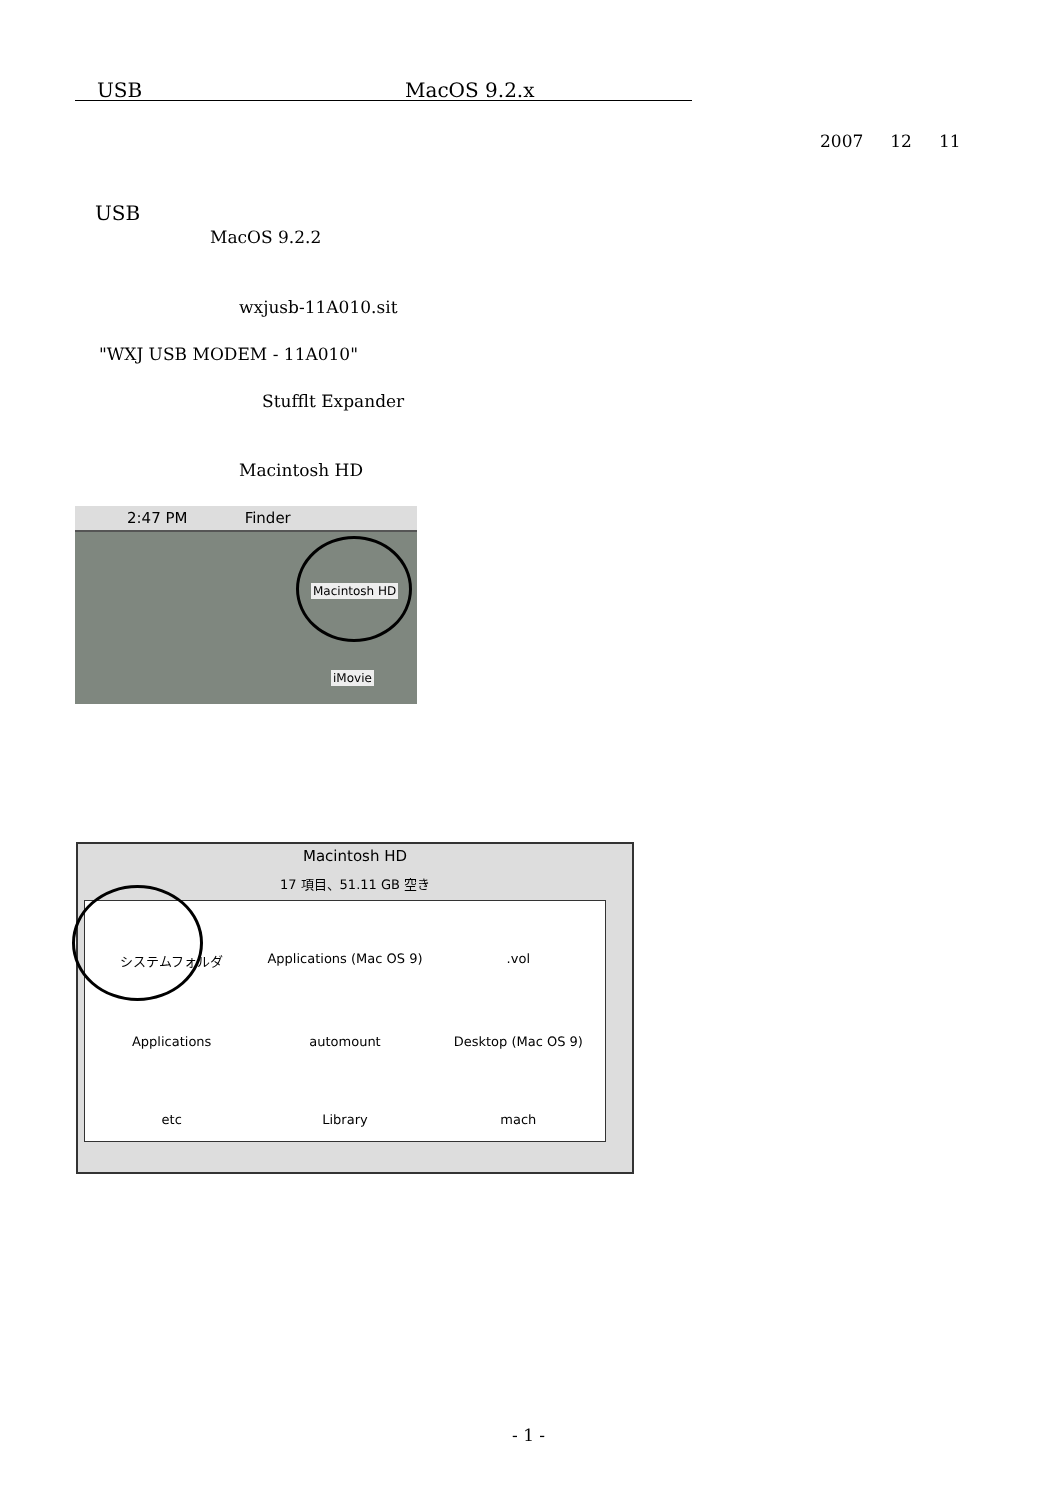USB MacOS 9.2.x
2007 12 11
USB
MacOS 9.2.2
wxjusb-11A010.sit
"WXJ USB MODEM - 11A010"
Stufflt Expander
Macintosh HD
2:47 PM Finder
Macintosh HD
iMovie
Macintosh HD
17 項目、51.11 GB 空き
システムフォルダ
Applications (Mac OS 9)
.vol
Applications
automount
Desktop (Mac OS 9)
etc
Library
mach
- 1 -